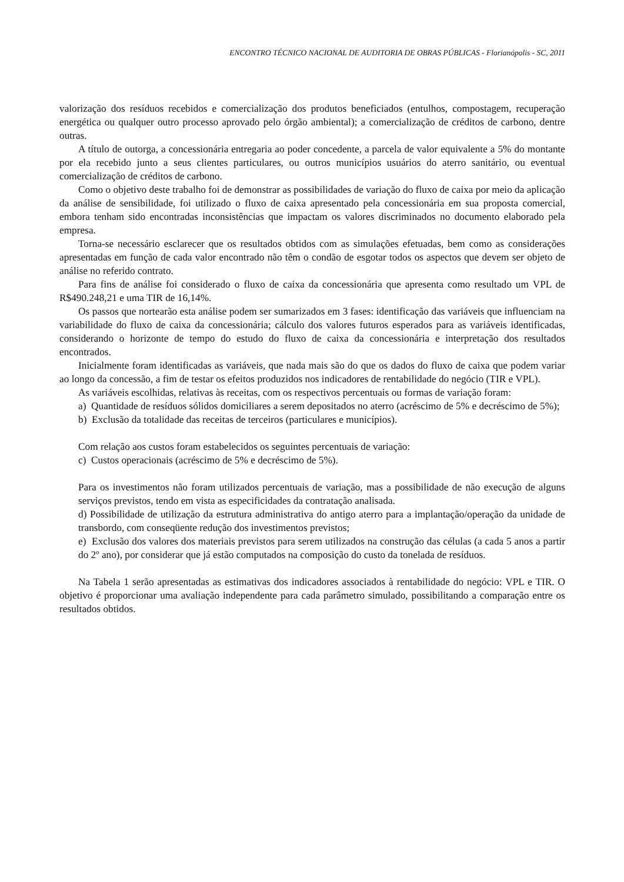ENCONTRO TÉCNICO NACIONAL DE AUDITORIA DE OBRAS PÚBLICAS - Florianópolis - SC, 2011
valorização dos resíduos recebidos e comercialização dos produtos beneficiados (entulhos, compostagem, recuperação energética ou qualquer outro processo aprovado pelo órgão ambiental); a comercialização de créditos de carbono, dentre outras.
A título de outorga, a concessionária entregaria ao poder concedente, a parcela de valor equivalente a 5% do montante por ela recebido junto a seus clientes particulares, ou outros municípios usuários do aterro sanitário, ou eventual comercialização de créditos de carbono.
Como o objetivo deste trabalho foi de demonstrar as possibilidades de variação do fluxo de caixa por meio da aplicação da análise de sensibilidade, foi utilizado o fluxo de caixa apresentado pela concessionária em sua proposta comercial, embora tenham sido encontradas inconsistências que impactam os valores discriminados no documento elaborado pela empresa.
Torna-se necessário esclarecer que os resultados obtidos com as simulações efetuadas, bem como as considerações apresentadas em função de cada valor encontrado não têm o condão de esgotar todos os aspectos que devem ser objeto de análise no referido contrato.
Para fins de análise foi considerado o fluxo de caixa da concessionária que apresenta como resultado um VPL de R$490.248,21 e uma TIR de 16,14%.
Os passos que nortearão esta análise podem ser sumarizados em 3 fases: identificação das variáveis que influenciam na variabilidade do fluxo de caixa da concessionária; cálculo dos valores futuros esperados para as variáveis identificadas, considerando o horizonte de tempo do estudo do fluxo de caixa da concessionária e interpretação dos resultados encontrados.
Inicialmente foram identificadas as variáveis, que nada mais são do que os dados do fluxo de caixa que podem variar ao longo da concessão, a fim de testar os efeitos produzidos nos indicadores de rentabilidade do negócio (TIR e VPL).
As variáveis escolhidas, relativas às receitas, com os respectivos percentuais ou formas de variação foram:
a) Quantidade de resíduos sólidos domiciliares a serem depositados no aterro (acréscimo de 5% e decréscimo de 5%);
b) Exclusão da totalidade das receitas de terceiros (particulares e municípios).
Com relação aos custos foram estabelecidos os seguintes percentuais de variação:
c) Custos operacionais (acréscimo de 5% e decréscimo de 5%).
Para os investimentos não foram utilizados percentuais de variação, mas a possibilidade de não execução de alguns serviços previstos, tendo em vista as especificidades da contratação analisada.
d) Possibilidade de utilização da estrutura administrativa do antigo aterro para a implantação/operação da unidade de transbordo, com conseqüente redução dos investimentos previstos;
e) Exclusão dos valores dos materiais previstos para serem utilizados na construção das células (a cada 5 anos a partir do 2º ano), por considerar que já estão computados na composição do custo da tonelada de resíduos.
Na Tabela 1 serão apresentadas as estimativas dos indicadores associados à rentabilidade do negócio: VPL e TIR. O objetivo é proporcionar uma avaliação independente para cada parâmetro simulado, possibilitando a comparação entre os resultados obtidos.